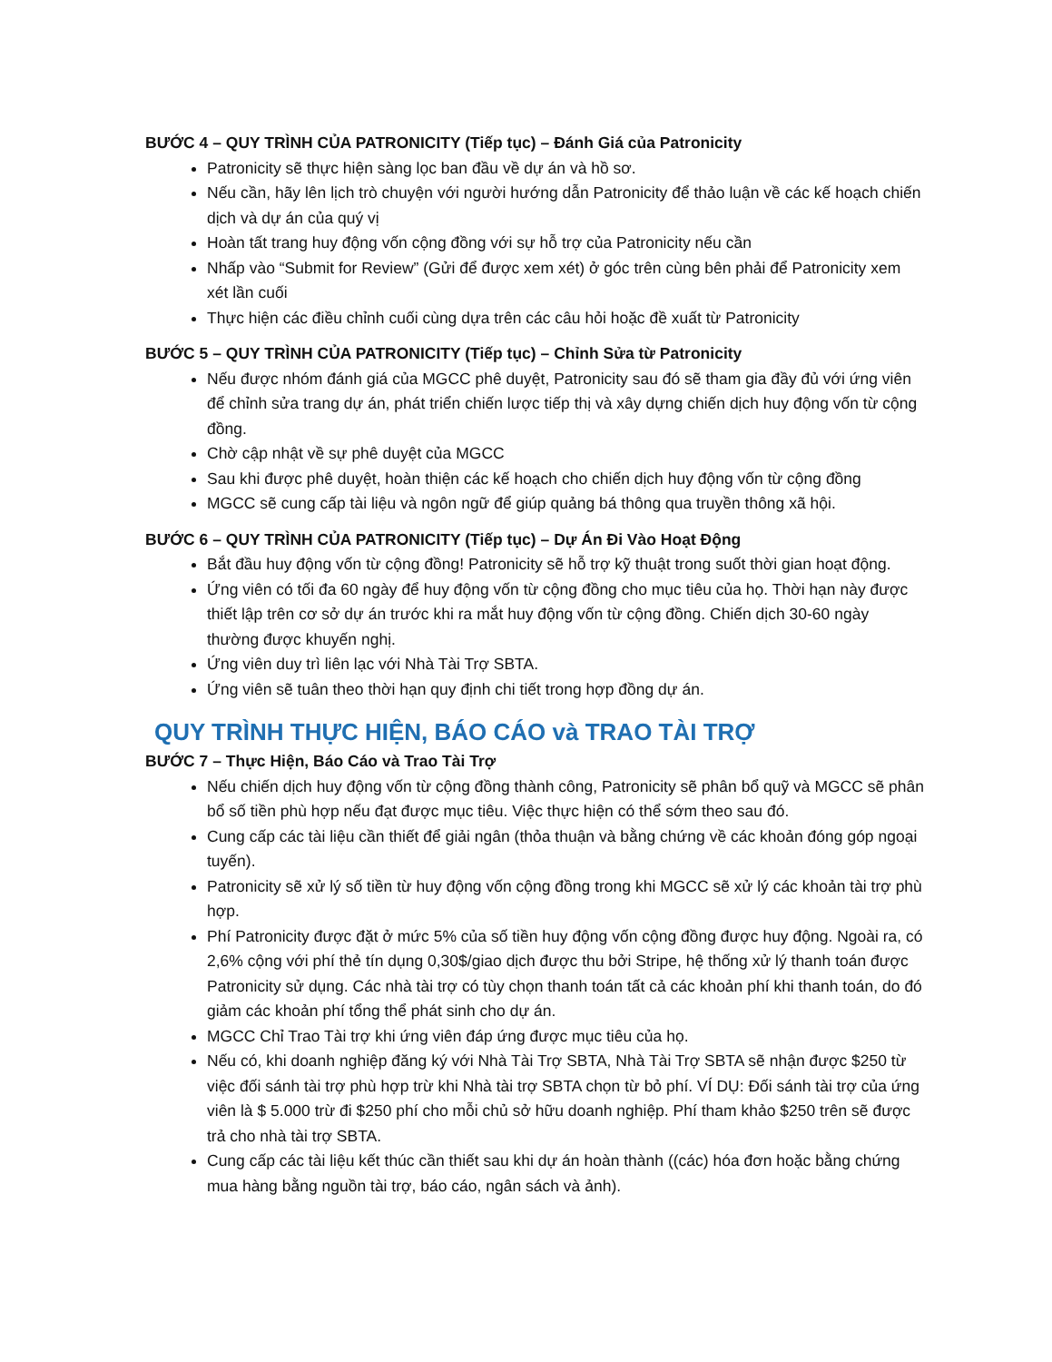BƯỚC 4 – QUY TRÌNH CỦA PATRONICITY (Tiếp tục) – Đánh Giá của Patronicity
Patronicity sẽ thực hiện sàng lọc ban đầu về dự án và hồ sơ.
Nếu cần, hãy lên lịch trò chuyện với người hướng dẫn Patronicity để thảo luận về các kế hoạch chiến dịch và dự án của quý vị
Hoàn tất trang huy động vốn cộng đồng với sự hỗ trợ của Patronicity nếu cần
Nhấp vào “Submit for Review” (Gửi để được xem xét) ở góc trên cùng bên phải để Patronicity xem xét lần cuối
Thực hiện các điều chỉnh cuối cùng dựa trên các câu hỏi hoặc đề xuất từ Patronicity
BƯỚC 5 – QUY TRÌNH CỦA PATRONICITY (Tiếp tục) – Chỉnh Sửa từ Patronicity
Nếu được nhóm đánh giá của MGCC phê duyệt, Patronicity sau đó sẽ tham gia đầy đủ với ứng viên để chỉnh sửa trang dự án, phát triển chiến lược tiếp thị và xây dựng chiến dịch huy động vốn từ cộng đồng.
Chờ cập nhật về sự phê duyệt của MGCC
Sau khi được phê duyệt, hoàn thiện các kế hoạch cho chiến dịch huy động vốn từ cộng đồng
MGCC sẽ cung cấp tài liệu và ngôn ngữ để giúp quảng bá thông qua truyền thông xã hội.
BƯỚC 6 – QUY TRÌNH CỦA PATRONICITY (Tiếp tục) – Dự Án Đi Vào Hoạt Động
Bắt đầu huy động vốn từ cộng đồng! Patronicity sẽ hỗ trợ kỹ thuật trong suốt thời gian hoạt động.
Ứng viên có tối đa 60 ngày để huy động vốn từ cộng đồng cho mục tiêu của họ. Thời hạn này được thiết lập trên cơ sở dự án trước khi ra mắt huy động vốn từ cộng đồng. Chiến dịch 30-60 ngày thường được khuyến nghị.
Ứng viên duy trì liên lạc với Nhà Tài Trợ SBTA.
Ứng viên sẽ tuân theo thời hạn quy định chi tiết trong hợp đồng dự án.
QUY TRÌNH THỰC HIỆN, BÁO CÁO và TRAO TÀI TRỢ
BƯỚC 7 – Thực Hiện, Báo Cáo và Trao Tài Trợ
Nếu chiến dịch huy động vốn từ cộng đồng thành công, Patronicity sẽ phân bổ quỹ và MGCC sẽ phân bổ số tiền phù hợp nếu đạt được mục tiêu. Việc thực hiện có thể sớm theo sau đó.
Cung cấp các tài liệu cần thiết để giải ngân (thỏa thuận và bằng chứng về các khoản đóng góp ngoại tuyến).
Patronicity sẽ xử lý số tiền từ huy động vốn cộng đồng trong khi MGCC sẽ xử lý các khoản tài trợ phù hợp.
Phí Patronicity được đặt ở mức 5% của số tiền huy động vốn cộng đồng được huy động. Ngoài ra, có 2,6% cộng với phí thẻ tín dụng 0,30$/giao dịch được thu bởi Stripe, hệ thống xử lý thanh toán được Patronicity sử dụng. Các nhà tài trợ có tùy chọn thanh toán tất cả các khoản phí khi thanh toán, do đó giảm các khoản phí tổng thể phát sinh cho dự án.
MGCC Chỉ Trao Tài trợ khi ứng viên đáp ứng được mục tiêu của họ.
Nếu có, khi doanh nghiệp đăng ký với Nhà Tài Trợ SBTA, Nhà Tài Trợ SBTA sẽ nhận được $250 từ việc đối sánh tài trợ phù hợp trừ khi Nhà tài trợ SBTA chọn từ bỏ phí. VÍ DỤ: Đối sánh tài trợ của ứng viên là $ 5.000 trừ đi $250 phí cho mỗi chủ sở hữu doanh nghiệp. Phí tham khảo $250 trên sẽ được trả cho nhà tài trợ SBTA.
Cung cấp các tài liệu kết thúc cần thiết sau khi dự án hoàn thành ((các) hóa đơn hoặc bằng chứng mua hàng bằng nguồn tài trợ, báo cáo, ngân sách và ảnh).